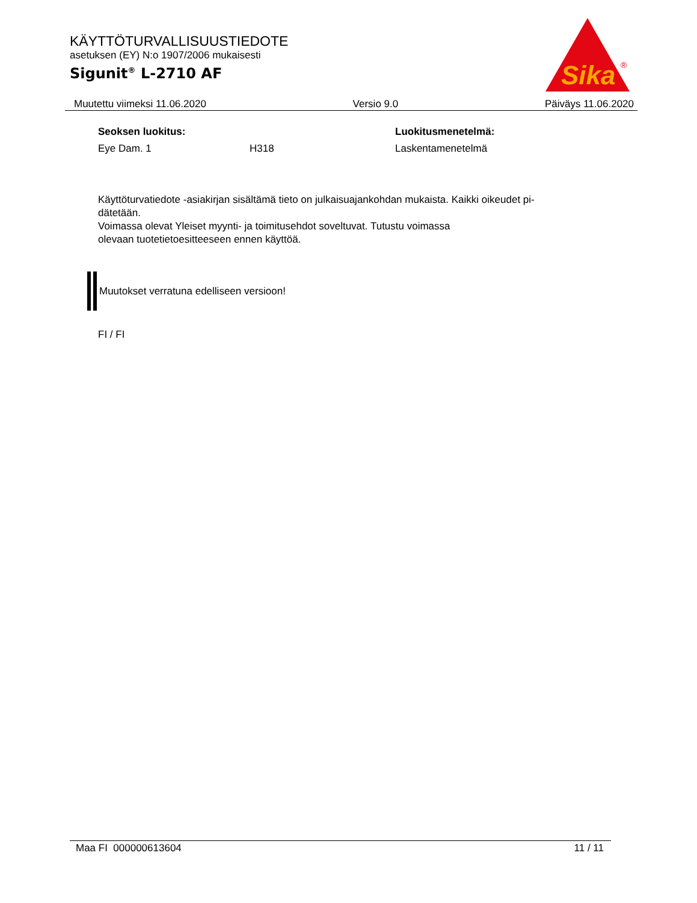KÄYTTÖTURVALLISUUSTIEDOTE
asetuksen (EY) N:o 1907/2006 mukaisesti
Sigunit<sup>®</sup> L-2710 AF
Sika
®
Muutettu viimeksi 11.06.2020 Versio 9.0 Päiväys 11.06.2020
| Seoksen luokitus: | | Luokitusmenetelmä: |
| Eye Dam. 1 | H318 | Laskentamenetelmä |
Käyttöturvatiedote -asiakirjan sisältämä tieto on julkaisuajankohdan mukaista. Kaikki oikeudet pi-
dätetään.
Voimassa olevat Yleiset myynti- ja toimitusehdot soveltuvat. Tutustu voimassa
olevaan tuotetietoesitteeseen ennen käyttöä.
Muutokset verratuna edelliseen versioon!
FI / FI
Maa FI 000000613604 11 / 11